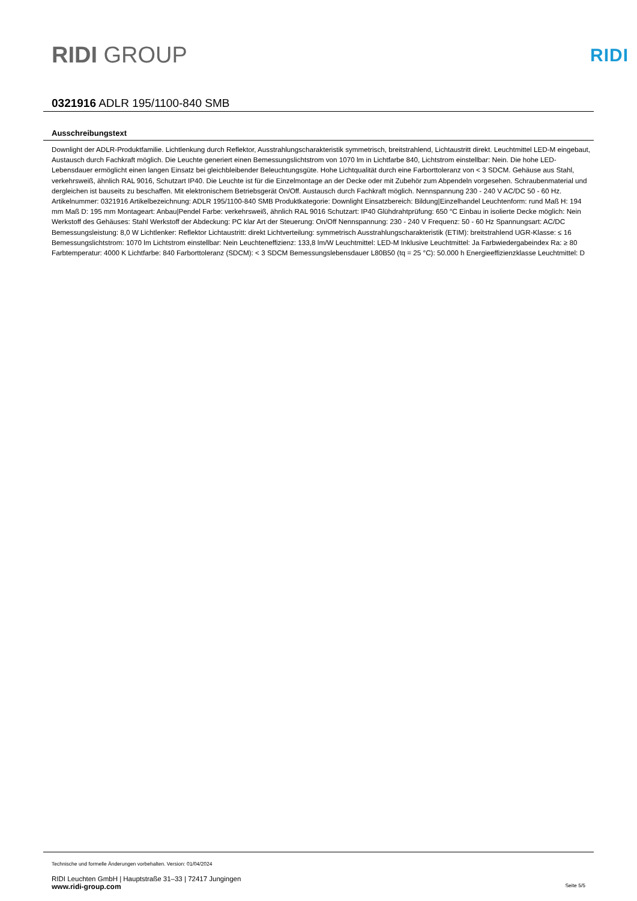RIDI GROUP
RIDI
0321916 ADLR 195/1100-840 SMB
Ausschreibungstext
Downlight der ADLR-Produktfamilie. Lichtlenkung durch Reflektor, Ausstrahlungscharakteristik symmetrisch, breitstrahlend, Lichtaustritt direkt. Leuchtmittel LED-M eingebaut, Austausch durch Fachkraft möglich. Die Leuchte generiert einen Bemessungslichtstrom von 1070 lm in Lichtfarbe 840, Lichtstrom einstellbar: Nein. Die hohe LED-Lebensdauer ermöglicht einen langen Einsatz bei gleichbleibender Beleuchtungsgüte. Hohe Lichtqualität durch eine Farborttoleranz von < 3 SDCM. Gehäuse aus Stahl, verkehrsweiß, ähnlich RAL 9016, Schutzart IP40. Die Leuchte ist für die Einzelmontage an der Decke oder mit Zubehör zum Abpendeln vorgesehen. Schraubenmaterial und dergleichen ist bauseits zu beschaffen. Mit elektronischem Betriebsgerät On/Off. Austausch durch Fachkraft möglich. Nennspannung 230 - 240 V AC/DC 50 - 60 Hz. Artikelnummer: 0321916 Artikelbezeichnung: ADLR 195/1100-840 SMB Produktkategorie: Downlight Einsatzbereich: Bildung|Einzelhandel Leuchtenform: rund Maß H: 194 mm Maß D: 195 mm Montageart: Anbau|Pendel Farbe: verkehrsweiß, ähnlich RAL 9016 Schutzart: IP40 Glühdrahtprüfung: 650 °C Einbau in isolierte Decke möglich: Nein Werkstoff des Gehäuses: Stahl Werkstoff der Abdeckung: PC klar Art der Steuerung: On/Off Nennspannung: 230 - 240 V Frequenz: 50 - 60 Hz Spannungsart: AC/DC Bemessungsleistung: 8,0 W Lichtlenker: Reflektor Lichtaustritt: direkt Lichtverteilung: symmetrisch Ausstrahlungscharakteristik (ETIM): breitstrahlend UGR-Klasse: ≤ 16 Bemessungslichtstrom: 1070 lm Lichtstrom einstellbar: Nein Leuchteneffizienz: 133,8 lm/W Leuchtmittel: LED-M Inklusive Leuchtmittel: Ja Farbwiedergabeindex Ra: ≥ 80 Farbtemperatur: 4000 K Lichtfarbe: 840 Farborttoleranz (SDCM): < 3 SDCM Bemessungslebensdauer L80B50 (tq = 25 °C): 50.000 h Energieeffizienzklasse Leuchtmittel: D
Technische und formelle Änderungen vorbehalten. Version: 01/04/2024
RIDI Leuchten GmbH | Hauptstraße 31–33 | 72417 Jungingen
www.ridi-group.com Seite 5/5